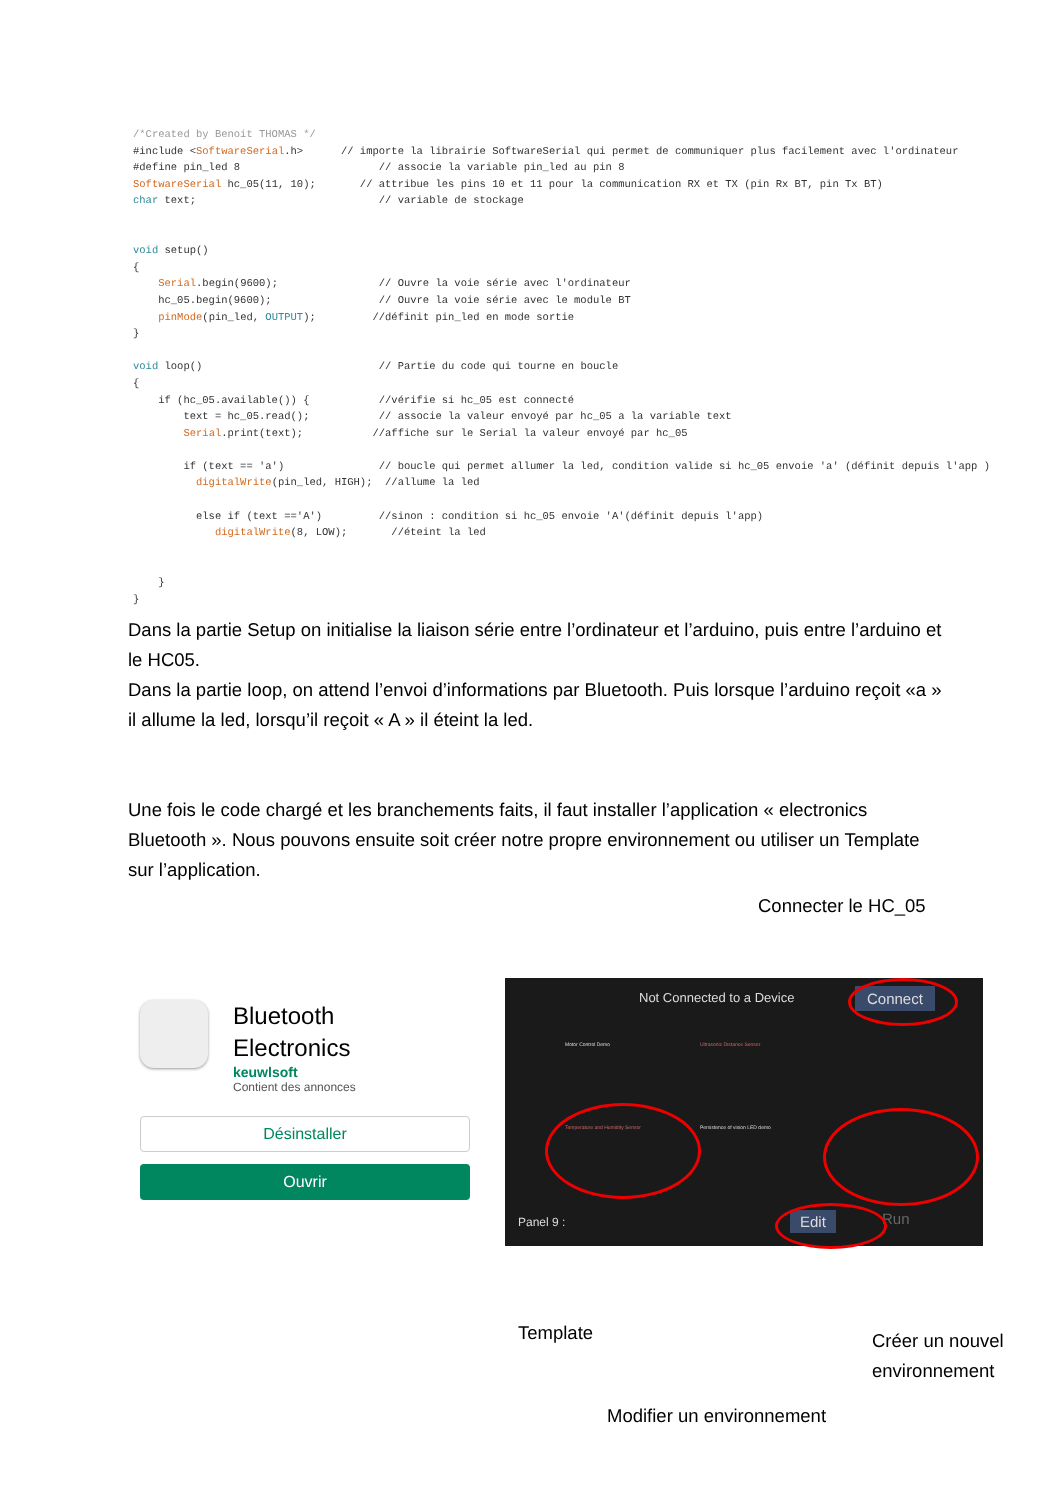/*Created by Benoit THOMAS */
#include <SoftwareSerial.h>      // importe la librairie SoftwareSerial qui permet de communiquer plus facilement avec l'ordinateur
#define pin_led 8                      // associe la variable pin_led au pin 8
SoftwareSerial hc_05(11, 10);       // attribue les pins 10 et 11 pour la communication RX et TX (pin Rx BT, pin Tx BT)
char text;                             // variable de stockage


void setup()
{
    Serial.begin(9600);                // Ouvre la voie série avec l'ordinateur
    hc_05.begin(9600);                 // Ouvre la voie série avec le module BT
    pinMode(pin_led, OUTPUT);         //définit pin_led en mode sortie
}

void loop()                            // Partie du code qui tourne en boucle
{
    if (hc_05.available()) {           //vérifie si hc_05 est connecté
        text = hc_05.read();           // associe la valeur envoyé par hc_05 a la variable text
        Serial.print(text);           //affiche sur le Serial la valeur envoyé par hc_05

        if (text == 'a')               // boucle qui permet allumer la led, condition valide si hc_05 envoie 'a' (définit depuis l'app )
          digitalWrite(pin_led, HIGH);  //allume la led

          else if (text =='A')         //sinon : condition si hc_05 envoie 'A'(définit depuis l'app)
             digitalWrite(8, LOW);       //éteint la led


    }
}
Dans la partie Setup on initialise la liaison série entre l’ordinateur et l’arduino, puis entre l’arduino et le HC05.
Dans la partie loop, on attend l’envoi d’informations par Bluetooth. Puis lorsque l’arduino reçoit «a » il allume la led, lorsqu’il reçoit « A » il éteint la led.
Une fois le code chargé et les branchements faits, il faut installer l’application « electronics Bluetooth ». Nous pouvons ensuite soit créer notre propre environnement ou utiliser un Template sur l’application.
Connecter le HC_05
Bluetooth
Electronics
keuwlsoft
Contient des annonces
Désinstaller
Ouvrir
Not Connected to a Device Connect
Motor Control Demo Ultrasonic Distance Sensor
Temperature and Humidity Sensor
Persistence of vision LED demo
Panel 9 : Edit Run
Template
Créer un nouvel
environnement
Modifier un environnement